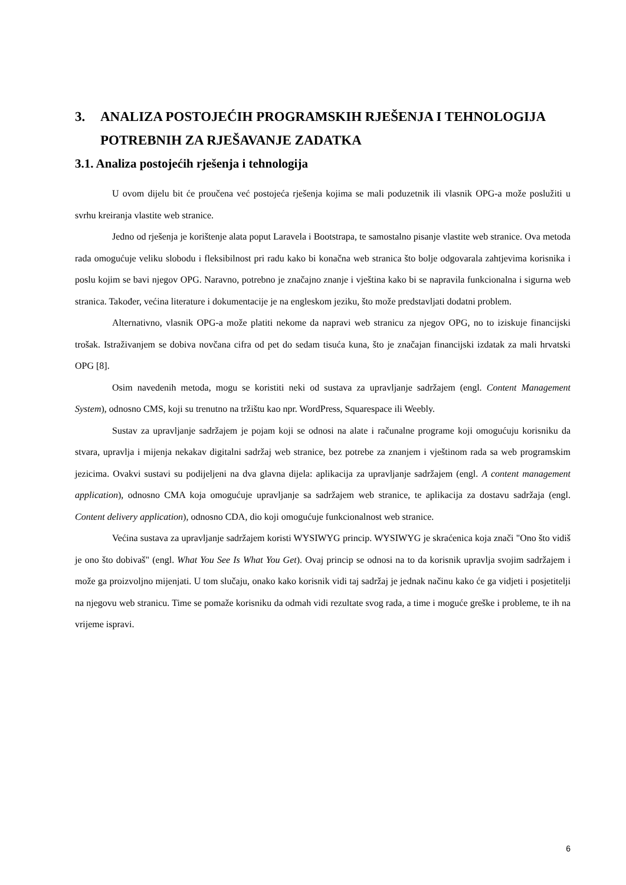3. ANALIZA POSTOJEĆIH PROGRAMSKIH RJEŠENJA I TEHNOLOGIJA POTREBNIH ZA RJEŠAVANJE ZADATKA
3.1. Analiza postojećih rješenja i tehnologija
U ovom dijelu bit će proučena već postojeća rješenja kojima se mali poduzetnik ili vlasnik OPG-a može poslužiti u svrhu kreiranja vlastite web stranice.
Jedno od rješenja je korištenje alata poput Laravela i Bootstrapa, te samostalno pisanje vlastite web stranice. Ova metoda rada omogućuje veliku slobodu i fleksibilnost pri radu kako bi konačna web stranica što bolje odgovarala zahtjevima korisnika i poslu kojim se bavi njegov OPG. Naravno, potrebno je značajno znanje i vještina kako bi se napravila funkcionalna i sigurna web stranica. Također, većina literature i dokumentacije je na engleskom jeziku, što može predstavljati dodatni problem.
Alternativno, vlasnik OPG-a može platiti nekome da napravi web stranicu za njegov OPG, no to iziskuje financijski trošak. Istraživanjem se dobiva novčana cifra od pet do sedam tisuća kuna, što je značajan financijski izdatak za mali hrvatski OPG [8].
Osim navedenih metoda, mogu se koristiti neki od sustava za upravljanje sadržajem (engl. Content Management System), odnosno CMS, koji su trenutno na tržištu kao npr. WordPress, Squarespace ili Weebly.
Sustav za upravljanje sadržajem je pojam koji se odnosi na alate i računalne programe koji omogućuju korisniku da stvara, upravlja i mijenja nekakav digitalni sadržaj web stranice, bez potrebe za znanjem i vještinom rada sa web programskim jezicima. Ovakvi sustavi su podijeljeni na dva glavna dijela: aplikacija za upravljanje sadržajem (engl. A content management application), odnosno CMA koja omogućuje upravljanje sa sadržajem web stranice, te aplikacija za dostavu sadržaja (engl. Content delivery application), odnosno CDA, dio koji omogućuje funkcionalnost web stranice.
Većina sustava za upravljanje sadržajem koristi WYSIWYG princip. WYSIWYG je skraćenica koja znači "Ono što vidiš je ono što dobivaš" (engl. What You See Is What You Get). Ovaj princip se odnosi na to da korisnik upravlja svojim sadržajem i može ga proizvoljno mijenjati. U tom slučaju, onako kako korisnik vidi taj sadržaj je jednak načinu kako će ga vidjeti i posjetitelji na njegovu web stranicu. Time se pomaže korisniku da odmah vidi rezultate svog rada, a time i moguće greške i probleme, te ih na vrijeme ispravi.
6